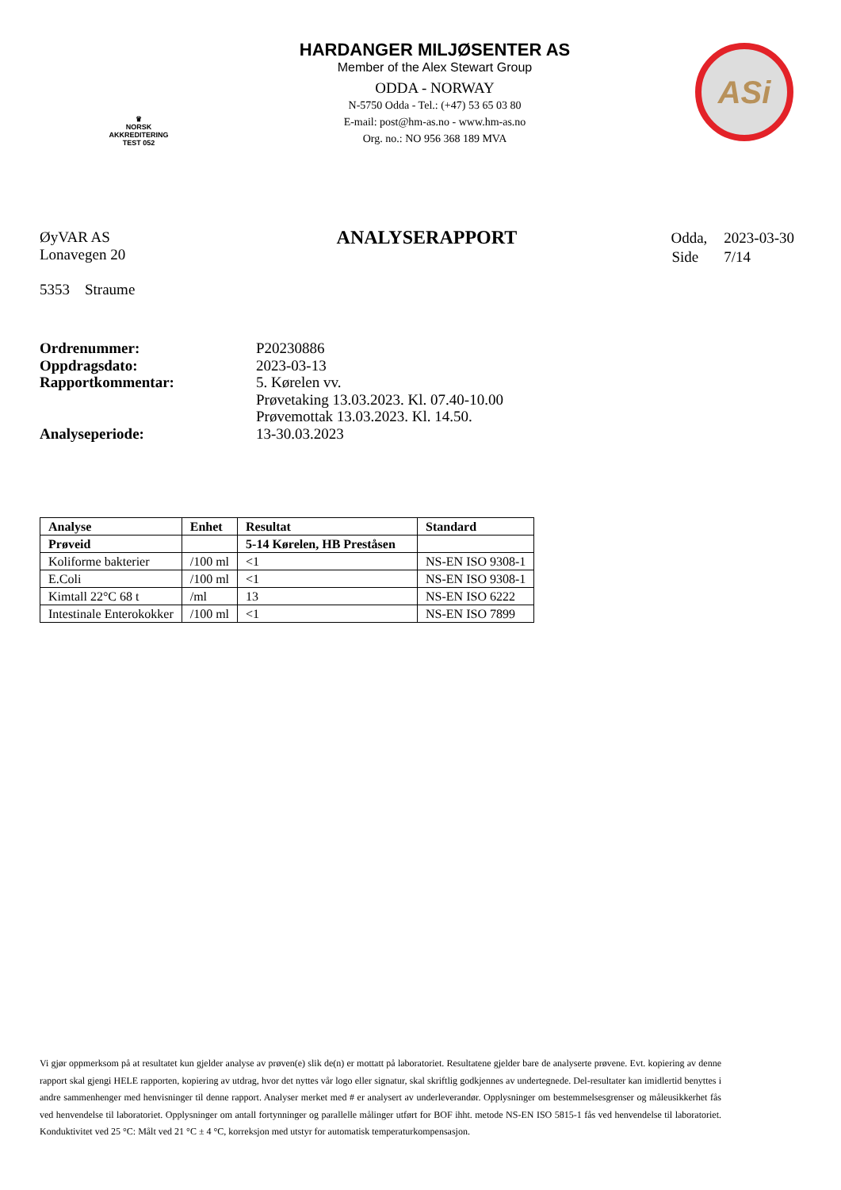♛
NORSK
AKKREDITERING
TEST 052
HARDANGER MILJØSENTER AS
Member of the Alex Stewart Group
ODDA - NORWAY
N-5750 Odda - Tel.: (+47) 53 65 03 80
E-mail: post@hm-as.no - www.hm-as.no
Org. no.: NO 956 368 189 MVA
ASi
ØyVAR AS
Lonavegen 20
5353 Straume
ANALYSERAPPORT
| Odda, | 2023-03-30 |
| Side | 7/14 |
| Ordrenummer: | P20230886 |
| Oppdragsdato: | 2023-03-13 |
| Rapportkommentar: | 5. Kørelen vv. Prøvetaking 13.03.2023. Kl. 07.40-10.00 Prøvemottak 13.03.2023. Kl. 14.50. |
| Analyseperiode: | 13-30.03.2023 |
| Analyse | Enhet | Resultat | Standard |
| --- | --- | --- | --- |
| Prøveid | | 5-14 Kørelen, HB Preståsen | |
| Koliforme bakterier | /100 ml | <1 | NS-EN ISO 9308-1 |
| E.Coli | /100 ml | <1 | NS-EN ISO 9308-1 |
| Kimtall 22°C 68 t | /ml | 13 | NS-EN ISO 6222 |
| Intestinale Enterokokker | /100 ml | <1 | NS-EN ISO 7899 |
Vi gjør oppmerksom på at resultatet kun gjelder analyse av prøven(e) slik de(n) er mottatt på laboratoriet. Resultatene gjelder bare de analyserte prøvene. Evt. kopiering av denne rapport skal gjengi HELE rapporten, kopiering av utdrag, hvor det nyttes vår logo eller signatur, skal skriftlig godkjennes av undertegnede. Del-resultater kan imidlertid benyttes i andre sammenhenger med henvisninger til denne rapport. Analyser merket med # er analysert av underleverandør. Opplysninger om bestemmelsesgrenser og måleusikkerhet fås ved henvendelse til laboratoriet. Opplysninger om antall fortynninger og parallelle målinger utført for BOF ihht. metode NS-EN ISO 5815-1 fås ved henvendelse til laboratoriet. Konduktivitet ved 25 °C: Målt ved 21 °C ± 4 °C, korreksjon med utstyr for automatisk temperaturkompensasjon.